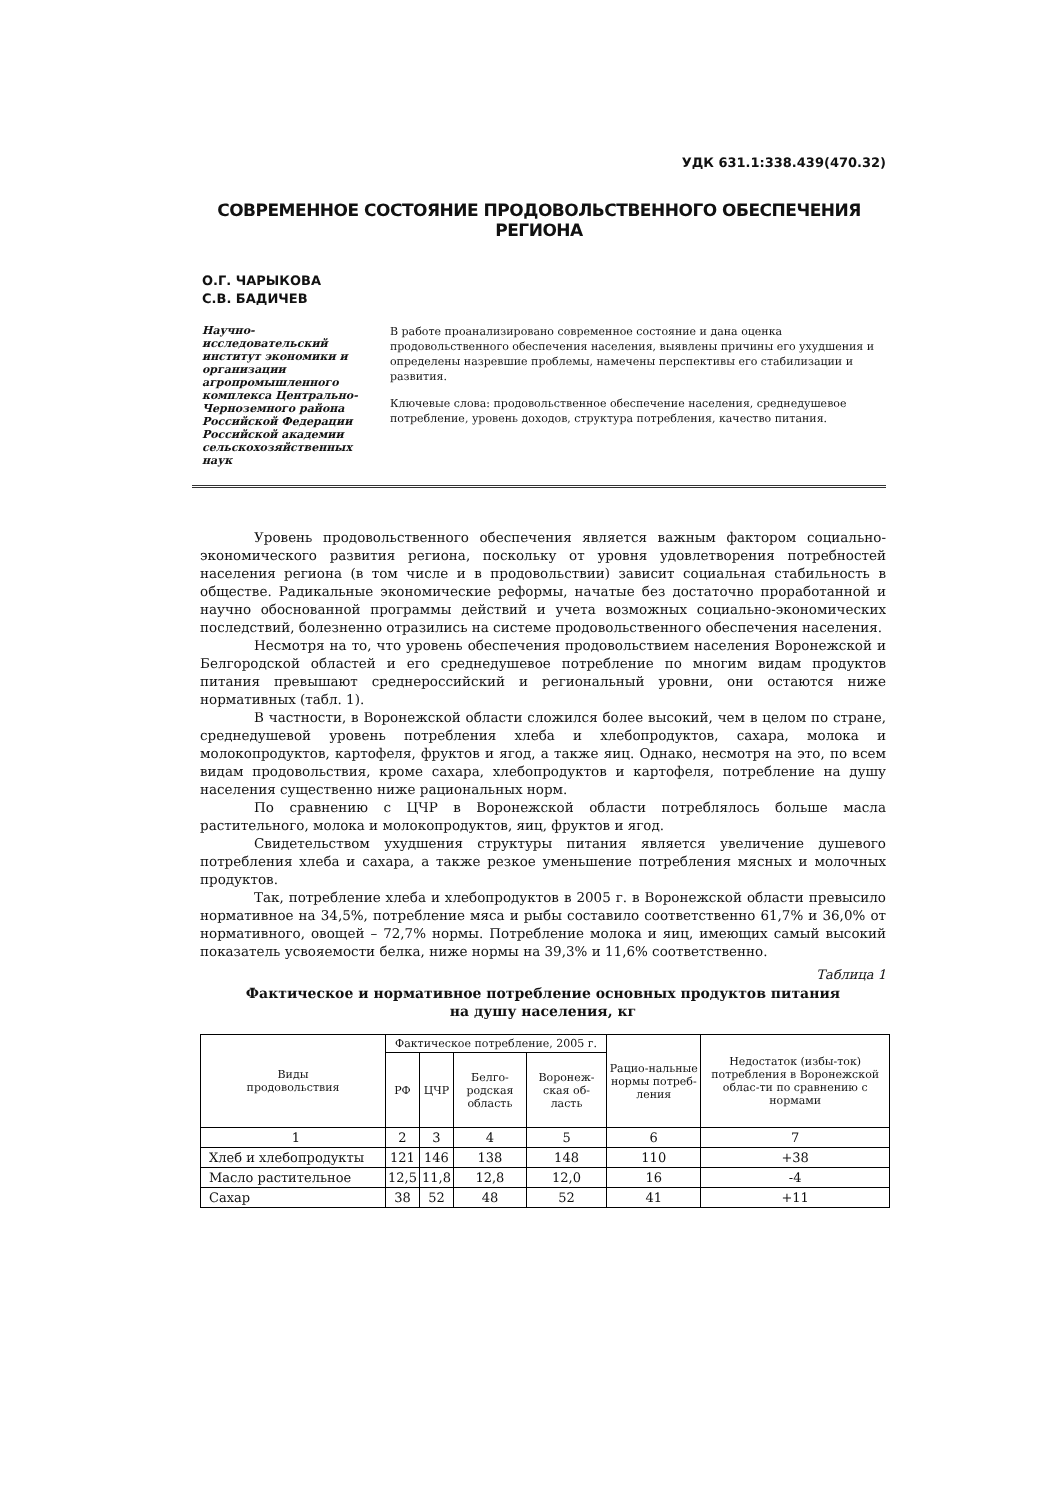УДК 631.1:338.439(470.32)
СОВРЕМЕННОЕ СОСТОЯНИЕ ПРОДОВОЛЬСТВЕННОГО ОБЕСПЕЧЕНИЯ РЕГИОНА
О.Г. ЧАРЫКОВА
С.В. БАДИЧЕВ
Научно-исследовательский институт экономики и организации агропромышленного комплекса Центрально-Черноземного района Российской Федерации Российской академии сельскохозяйственных наук
В работе проанализировано современное состояние и дана оценка продовольственного обеспечения населения, выявлены причины его ухудшения и определены назревшие проблемы, намечены перспективы его стабилизации и развития.
Ключевые слова: продовольственное обеспечение населения, среднедушевое потребление, уровень доходов, структура потребления, качество питания.
Уровень продовольственного обеспечения является важным фактором социально-экономического развития региона, поскольку от уровня удовлетворения потребностей населения региона (в том числе и в продовольствии) зависит социальная стабильность в обществе. Радикальные экономические реформы, начатые без достаточно проработанной и научно обоснованной программы действий и учета возможных социально-экономических последствий, болезненно отразились на системе продовольственного обеспечения населения.
Несмотря на то, что уровень обеспечения продовольствием населения Воронежской и Белгородской областей и его среднедушевое потребление по многим видам продуктов питания превышают среднероссийский и региональный уровни, они остаются ниже нормативных (табл. 1).
В частности, в Воронежской области сложился более высокий, чем в целом по стране, среднедушевой уровень потребления хлеба и хлебопродуктов, сахара, молока и молокопродуктов, картофеля, фруктов и ягод, а также яиц. Однако, несмотря на это, по всем видам продовольствия, кроме сахара, хлебопродуктов и картофеля, потребление на душу населения существенно ниже рациональных норм.
По сравнению с ЦЧР в Воронежской области потреблялось больше масла растительного, молока и молокопродуктов, яиц, фруктов и ягод.
Свидетельством ухудшения структуры питания является увеличение душевого потребления хлеба и сахара, а также резкое уменьшение потребления мясных и молочных продуктов.
Так, потребление хлеба и хлебопродуктов в 2005 г. в Воронежской области превысило нормативное на 34,5%, потребление мяса и рыбы составило соответственно 61,7% и 36,0% от нормативного, овощей – 72,7% нормы. Потребление молока и яиц, имеющих самый высокий показатель усвояемости белка, ниже нормы на 39,3% и 11,6% соответственно.
Таблица 1
Фактическое и нормативное потребление основных продуктов питания
на душу населения, кг
| Виды продовольствия | Фактическое потребление, 2005 г. | | | | Рацио-нальные нормы потреб-ления | Недостаток (избы-ток) потребления в Воронежской облас-ти по сравнению с нормами |
| --- | --- | --- | --- | --- | --- | --- |
| | РФ | ЦЧР | Белго-родская область | Воронеж-ская об-ласть | | |
| 1 | 2 | 3 | 4 | 5 | 6 | 7 |
| Хлеб и хлебопродукты | 121 | 146 | 138 | 148 | 110 | +38 |
| Масло растительное | 12,5 | 11,8 | 12,8 | 12,0 | 16 | -4 |
| Сахар | 38 | 52 | 48 | 52 | 41 | +11 |